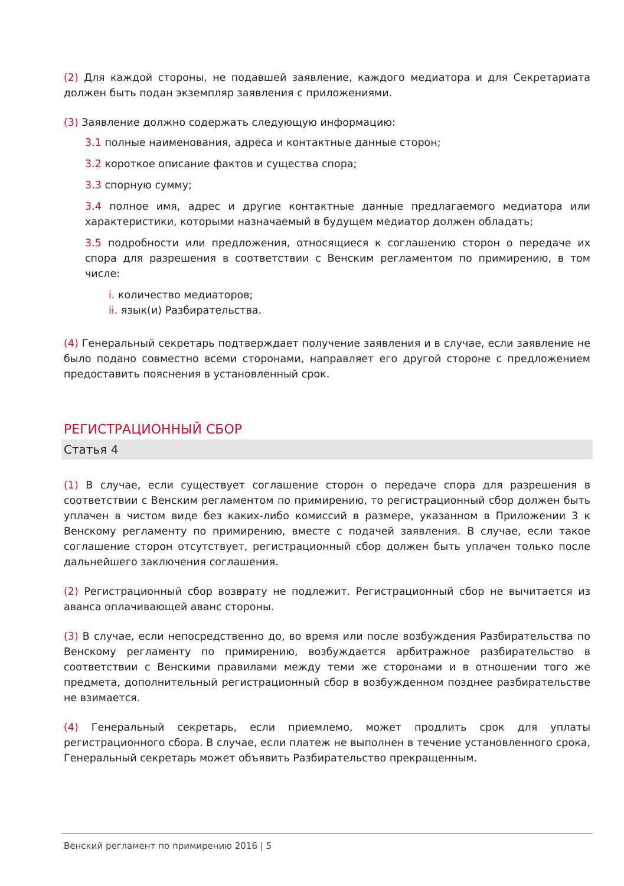(2) Для каждой стороны, не подавшей заявление, каждого медиатора и для Секретариата должен быть подан экземпляр заявления с приложениями.
(3) Заявление должно содержать следующую информацию:
3.1 полные наименования, адреса и контактные данные сторон;
3.2 короткое описание фактов и существа спора;
3.3 спорную сумму;
3.4 полное имя, адрес и другие контактные данные предлагаемого медиатора или характеристики, которыми назначаемый в будущем медиатор должен обладать;
3.5 подробности или предложения, относящиеся к соглашению сторон о передаче их спора для разрешения в соответствии с Венским регламентом по примирению, в том числе:
i. количество медиаторов;
ii. язык(и) Разбирательства.
(4) Генеральный секретарь подтверждает получение заявления и в случае, если заявление не было подано совместно всеми сторонами, направляет его другой стороне с предложением предоставить пояснения в установленный срок.
РЕГИСТРАЦИОННЫЙ СБОР
Статья 4
(1) В случае, если существует соглашение сторон о передаче спора для разрешения в соответствии с Венским регламентом по примирению, то регистрационный сбор должен быть уплачен в чистом виде без каких-либо комиссий в размере, указанном в Приложении 3 к Венскому регламенту по примирению, вместе с подачей заявления. В случае, если такое соглашение сторон отсутствует, регистрационный сбор должен быть уплачен только после дальнейшего заключения соглашения.
(2) Регистрационный сбор возврату не подлежит. Регистрационный сбор не вычитается из аванса оплачивающей аванс стороны.
(3) В случае, если непосредственно до, во время или после возбуждения Разбирательства по Венскому регламенту по примирению, возбуждается арбитражное разбирательство в соответствии с Венскими правилами между теми же сторонами и в отношении того же предмета, дополнительный регистрационный сбор в возбужденном позднее разбирательстве не взимается.
(4) Генеральный секретарь, если приемлемо, может продлить срок для уплаты регистрационного сбора. В случае, если платеж не выполнен в течение установленного срока, Генеральный секретарь может объявить Разбирательство прекращенным.
Венский регламент по примирению 2016 | 5